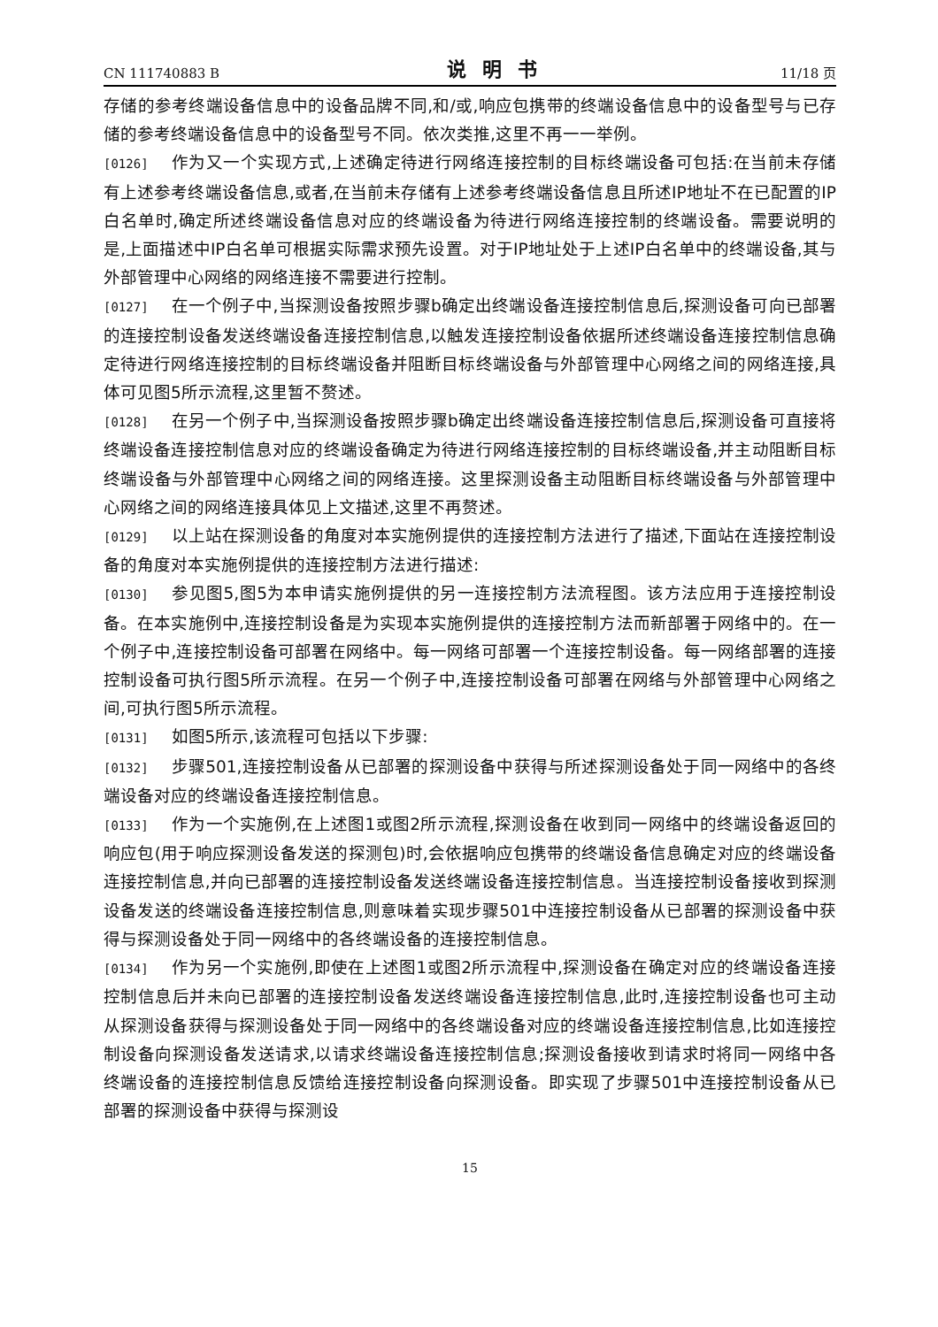CN 111740883 B 说明书 11/18 页
存储的参考终端设备信息中的设备品牌不同,和/或,响应包携带的终端设备信息中的设备型号与已存储的参考终端设备信息中的设备型号不同。依次类推,这里不再一一举例。
[0126] 作为又一个实现方式,上述确定待进行网络连接控制的目标终端设备可包括:在当前未存储有上述参考终端设备信息,或者,在当前未存储有上述参考终端设备信息且所述IP地址不在已配置的IP白名单时,确定所述终端设备信息对应的终端设备为待进行网络连接控制的终端设备。需要说明的是,上面描述中IP白名单可根据实际需求预先设置。对于IP地址处于上述IP白名单中的终端设备,其与外部管理中心网络的网络连接不需要进行控制。
[0127] 在一个例子中,当探测设备按照步骤b确定出终端设备连接控制信息后,探测设备可向已部署的连接控制设备发送终端设备连接控制信息,以触发连接控制设备依据所述终端设备连接控制信息确定待进行网络连接控制的目标终端设备并阻断目标终端设备与外部管理中心网络之间的网络连接,具体可见图5所示流程,这里暂不赘述。
[0128] 在另一个例子中,当探测设备按照步骤b确定出终端设备连接控制信息后,探测设备可直接将终端设备连接控制信息对应的终端设备确定为待进行网络连接控制的目标终端设备,并主动阻断目标终端设备与外部管理中心网络之间的网络连接。这里探测设备主动阻断目标终端设备与外部管理中心网络之间的网络连接具体见上文描述,这里不再赘述。
[0129] 以上站在探测设备的角度对本实施例提供的连接控制方法进行了描述,下面站在连接控制设备的角度对本实施例提供的连接控制方法进行描述:
[0130] 参见图5,图5为本申请实施例提供的另一连接控制方法流程图。该方法应用于连接控制设备。在本实施例中,连接控制设备是为实现本实施例提供的连接控制方法而新部署于网络中的。在一个例子中,连接控制设备可部署在网络中。每一网络可部署一个连接控制设备。每一网络部署的连接控制设备可执行图5所示流程。在另一个例子中,连接控制设备可部署在网络与外部管理中心网络之间,可执行图5所示流程。
[0131] 如图5所示,该流程可包括以下步骤:
[0132] 步骤501,连接控制设备从已部署的探测设备中获得与所述探测设备处于同一网络中的各终端设备对应的终端设备连接控制信息。
[0133] 作为一个实施例,在上述图1或图2所示流程,探测设备在收到同一网络中的终端设备返回的响应包(用于响应探测设备发送的探测包)时,会依据响应包携带的终端设备信息确定对应的终端设备连接控制信息,并向已部署的连接控制设备发送终端设备连接控制信息。当连接控制设备接收到探测设备发送的终端设备连接控制信息,则意味着实现步骤501中连接控制设备从已部署的探测设备中获得与探测设备处于同一网络中的各终端设备的连接控制信息。
[0134] 作为另一个实施例,即使在上述图1或图2所示流程中,探测设备在确定对应的终端设备连接控制信息后并未向已部署的连接控制设备发送终端设备连接控制信息,此时,连接控制设备也可主动从探测设备获得与探测设备处于同一网络中的各终端设备对应的终端设备连接控制信息,比如连接控制设备向探测设备发送请求,以请求终端设备连接控制信息;探测设备接收到请求时将同一网络中各终端设备的连接控制信息反馈给连接控制设备向探测设备。即实现了步骤501中连接控制设备从已部署的探测设备中获得与探测设
15